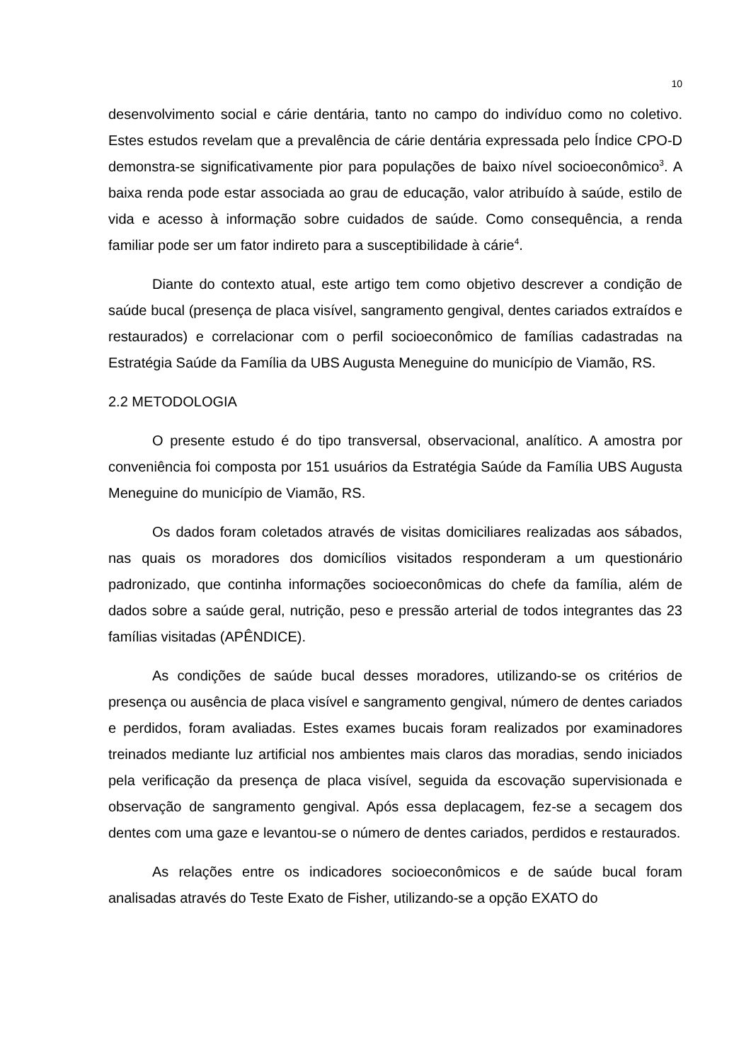10
desenvolvimento social e cárie dentária, tanto no campo do indivíduo como no coletivo. Estes estudos revelam que a prevalência de cárie dentária expressada pelo Índice CPO-D demonstra-se significativamente pior para populações de baixo nível socioeconômico<sup>3</sup>. A baixa renda pode estar associada ao grau de educação, valor atribuído à saúde, estilo de vida e acesso à informação sobre cuidados de saúde. Como consequência, a renda familiar pode ser um fator indireto para a susceptibilidade à cárie<sup>4</sup>.
Diante do contexto atual, este artigo tem como objetivo descrever a condição de saúde bucal (presença de placa visível, sangramento gengival, dentes cariados extraídos e restaurados) e correlacionar com o perfil socioeconômico de famílias cadastradas na Estratégia Saúde da Família da UBS Augusta Meneguine do município de Viamão, RS.
2.2 METODOLOGIA
O presente estudo é do tipo transversal, observacional, analítico. A amostra por conveniência foi composta por 151 usuários da Estratégia Saúde da Família UBS Augusta Meneguine do município de Viamão, RS.
Os dados foram coletados através de visitas domiciliares realizadas aos sábados, nas quais os moradores dos domicílios visitados responderam a um questionário padronizado, que continha informações socioeconômicas do chefe da família, além de dados sobre a saúde geral, nutrição, peso e pressão arterial de todos integrantes das 23 famílias visitadas (APÊNDICE).
As condições de saúde bucal desses moradores, utilizando-se os critérios de presença ou ausência de placa visível e sangramento gengival, número de dentes cariados e perdidos, foram avaliadas. Estes exames bucais foram realizados por examinadores treinados mediante luz artificial nos ambientes mais claros das moradias, sendo iniciados pela verificação da presença de placa visível, seguida da escovação supervisionada e observação de sangramento gengival. Após essa deplacagem, fez-se a secagem dos dentes com uma gaze e levantou-se o número de dentes cariados, perdidos e restaurados.
As relações entre os indicadores socioeconômicos e de saúde bucal foram analisadas através do Teste Exato de Fisher, utilizando-se a opção EXATO do